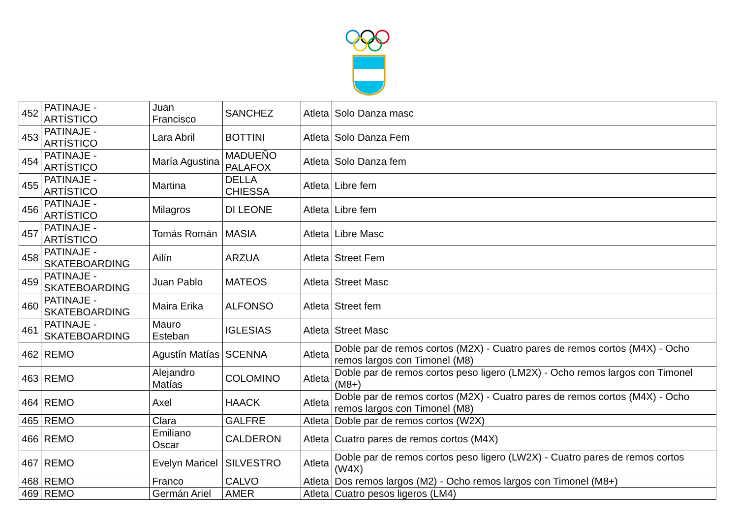| 452 | PATINAJE - ARTÍSTICO | Juan Francisco | SANCHEZ | Atleta | Solo Danza masc |
| 453 | PATINAJE - ARTÍSTICO | Lara Abril | BOTTINI | Atleta | Solo Danza Fem |
| 454 | PATINAJE - ARTÍSTICO | María Agustina | MADUEÑO PALAFOX | Atleta | Solo Danza fem |
| 455 | PATINAJE - ARTÍSTICO | Martina | DELLA CHIESSA | Atleta | Libre fem |
| 456 | PATINAJE - ARTÍSTICO | Milagros | DI LEONE | Atleta | Libre fem |
| 457 | PATINAJE - ARTÍSTICO | Tomás Román | MASIA | Atleta | Libre Masc |
| 458 | PATINAJE - SKATEBOARDING | Ailín | ARZUA | Atleta | Street Fem |
| 459 | PATINAJE - SKATEBOARDING | Juan Pablo | MATEOS | Atleta | Street Masc |
| 460 | PATINAJE - SKATEBOARDING | Maira Erika | ALFONSO | Atleta | Street fem |
| 461 | PATINAJE - SKATEBOARDING | Mauro Esteban | IGLESIAS | Atleta | Street Masc |
| 462 | REMO | Agustín Matías | SCENNA | Atleta | Doble par de remos cortos (M2X) - Cuatro pares de remos cortos (M4X) - Ocho remos largos con Timonel (M8) |
| 463 | REMO | Alejandro Matías | COLOMINO | Atleta | Doble par de remos cortos peso ligero (LM2X) - Ocho remos largos con Timonel (M8+) |
| 464 | REMO | Axel | HAACK | Atleta | Doble par de remos cortos (M2X) - Cuatro pares de remos cortos (M4X) - Ocho remos largos con Timonel (M8) |
| 465 | REMO | Clara | GALFRE | Atleta | Doble par de remos cortos (W2X) |
| 466 | REMO | Emiliano Oscar | CALDERON | Atleta | Cuatro pares de remos cortos (M4X) |
| 467 | REMO | Evelyn Maricel | SILVESTRO | Atleta | Doble par de remos cortos peso ligero (LW2X) - Cuatro pares de remos cortos (W4X) |
| 468 | REMO | Franco | CALVO | Atleta | Dos remos largos (M2) - Ocho remos largos con Timonel (M8+) |
| 469 | REMO | Germán Ariel | AMER | Atleta | Cuatro pesos ligeros (LM4) |